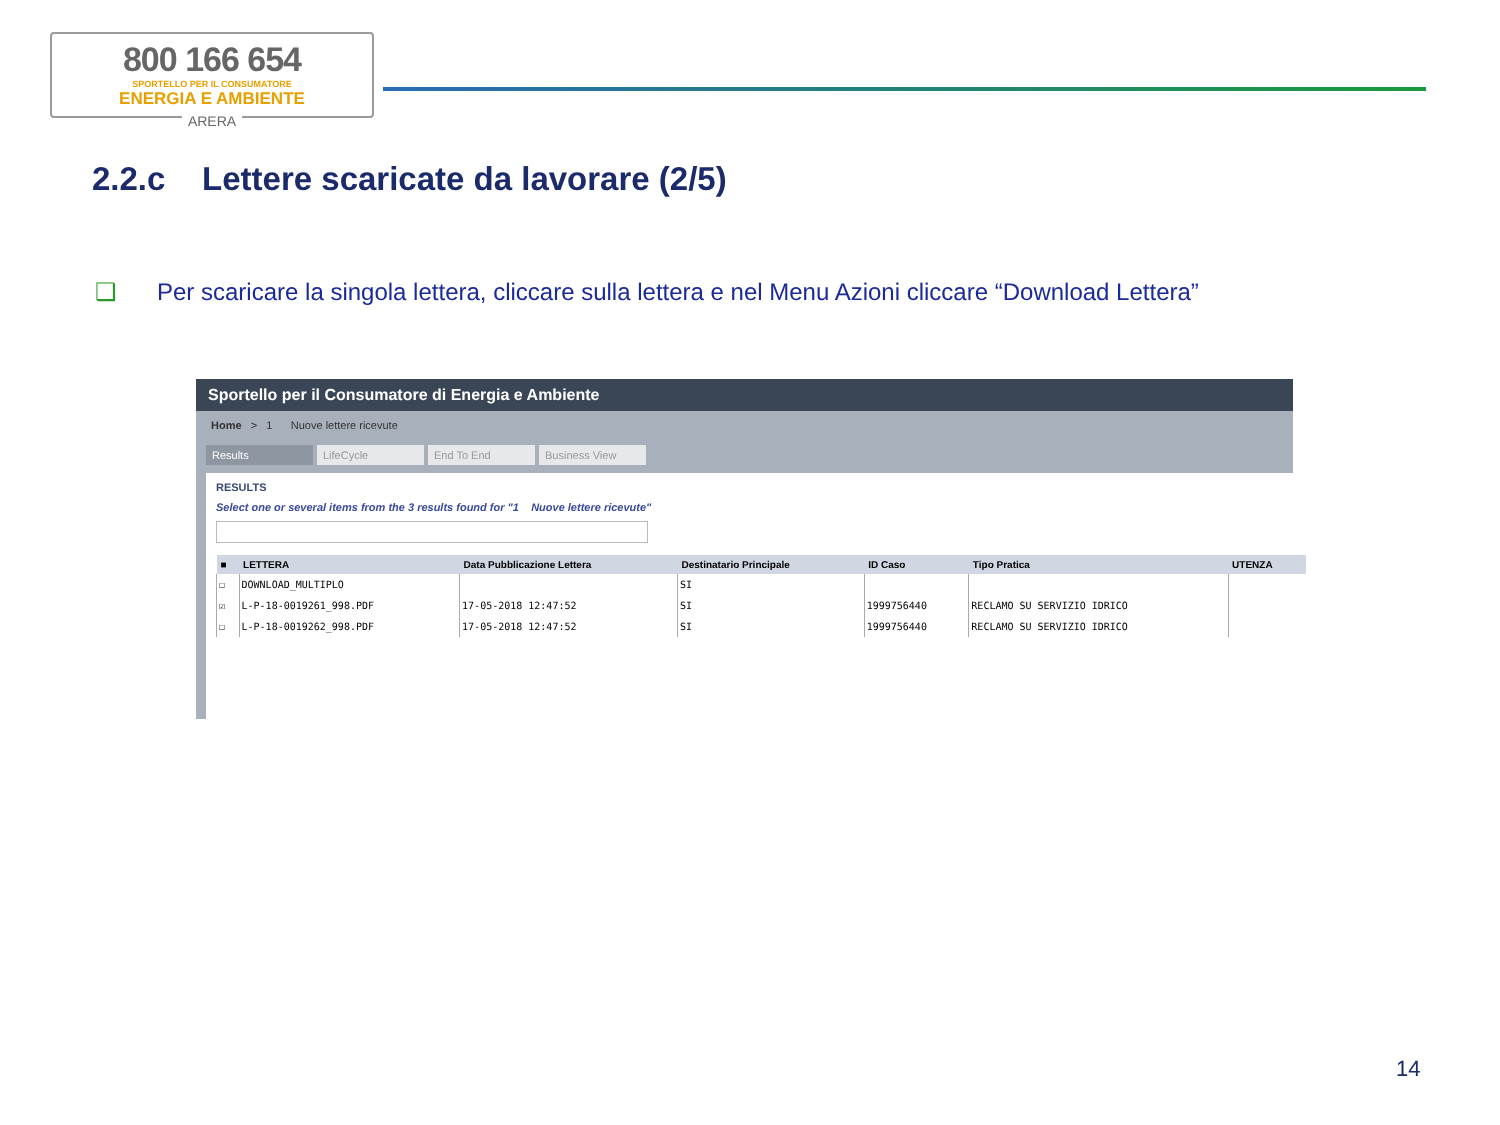800 166 654
SPORTELLO PER IL CONSUMATORE
ENERGIA E AMBIENTE
ARERA
2.2.c Lettere scaricate da lavorare (2/5)
❑ Per scaricare la singola lettera, cliccare sulla lettera e nel Menu Azioni cliccare “Download Lettera”
Sportello per il Consumatore di Energia e Ambiente
Home > 1 Nuove lettere ricevute
Results LifeCycle End To End Business View
RESULTS
Select one or several items from the 3 results found for "1 Nuove lettere ricevute"
| ■ | LETTERA | Data Pubblicazione Lettera | Destinatario Principale | ID Caso | Tipo Pratica | UTENZA |
| --- | --- | --- | --- | --- | --- | --- |
| ☐ | DOWNLOAD_MULTIPLO | | SI | | | |
| ☑ | L-P-18-0019261_998.PDF | 17-05-2018 12:47:52 | SI | 1999756440 | RECLAMO SU SERVIZIO IDRICO | |
| ☐ | L-P-18-0019262_998.PDF | 17-05-2018 12:47:52 | SI | 1999756440 | RECLAMO SU SERVIZIO IDRICO | |
14